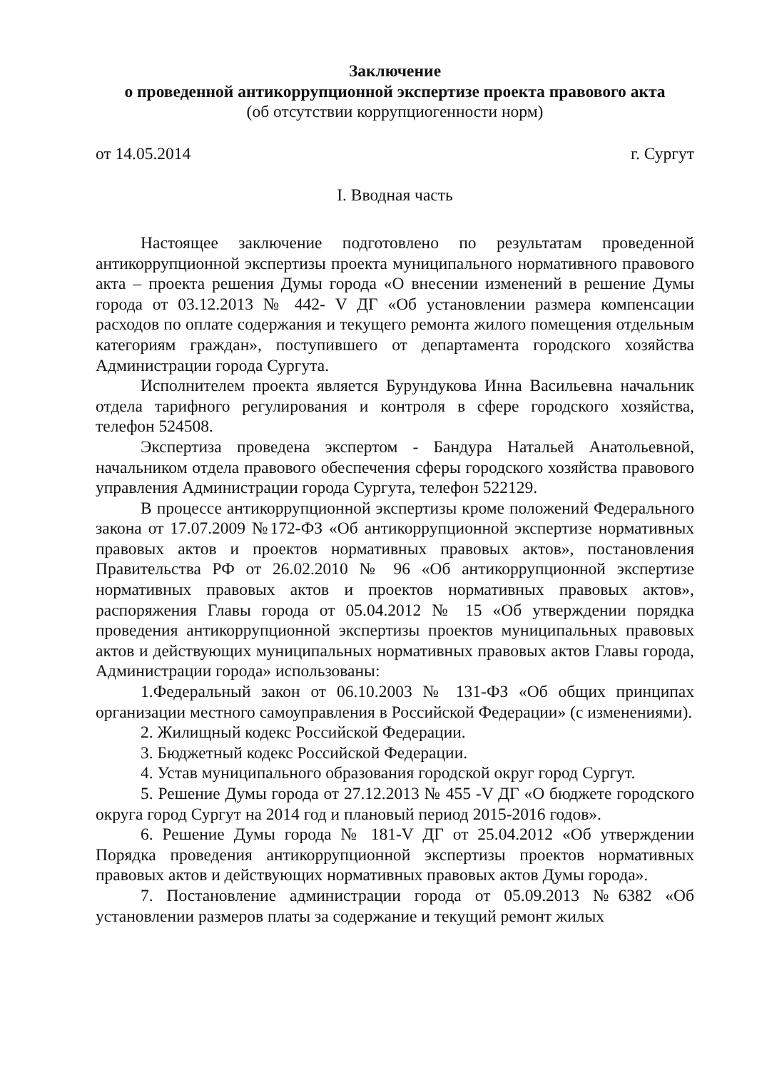Заключение
о проведенной антикоррупционной экспертизе проекта правового акта
(об отсутствии коррупциогенности норм)
от 14.05.2014 г. Сургут
I. Вводная часть
Настоящее заключение подготовлено по результатам проведенной антикоррупционной экспертизы проекта муниципального нормативного правового акта – проекта решения Думы города «О внесении изменений в решение Думы города от 03.12.2013 № 442- V ДГ «Об установлении размера компенсации расходов по оплате содержания и текущего ремонта жилого помещения отдельным категориям граждан», поступившего от департамента городского хозяйства Администрации города Сургута.
Исполнителем проекта является Бурундукова Инна Васильевна начальник отдела тарифного регулирования и контроля в сфере городского хозяйства, телефон 524508.
Экспертиза проведена экспертом - Бандура Натальей Анатольевной, начальником отдела правового обеспечения сферы городского хозяйства правового управления Администрации города Сургута, телефон 522129.
В процессе антикоррупционной экспертизы кроме положений Федерального закона от 17.07.2009 №172-ФЗ «Об антикоррупционной экспертизе нормативных правовых актов и проектов нормативных правовых актов», постановления Правительства РФ от 26.02.2010 № 96 «Об антикоррупционной экспертизе нормативных правовых актов и проектов нормативных правовых актов», распоряжения Главы города от 05.04.2012 № 15 «Об утверждении порядка проведения антикоррупционной экспертизы проектов муниципальных правовых актов и действующих муниципальных нормативных правовых актов Главы города, Администрации города» использованы:
1.Федеральный закон от 06.10.2003 № 131-ФЗ «Об общих принципах организации местного самоуправления в Российской Федерации» (с изменениями).
2. Жилищный кодекс Российской Федерации.
3. Бюджетный кодекс Российской Федерации.
4. Устав муниципального образования городской округ город Сургут.
5. Решение Думы города от 27.12.2013 № 455 -V ДГ «О бюджете городского округа город Сургут на 2014 год и плановый период 2015-2016 годов».
6. Решение Думы города № 181-V ДГ от 25.04.2012 «Об утверждении Порядка проведения антикоррупционной экспертизы проектов нормативных правовых актов и действующих нормативных правовых актов Думы города».
7. Постановление администрации города от 05.09.2013 №6382 «Об установлении размеров платы за содержание и текущий ремонт жилых